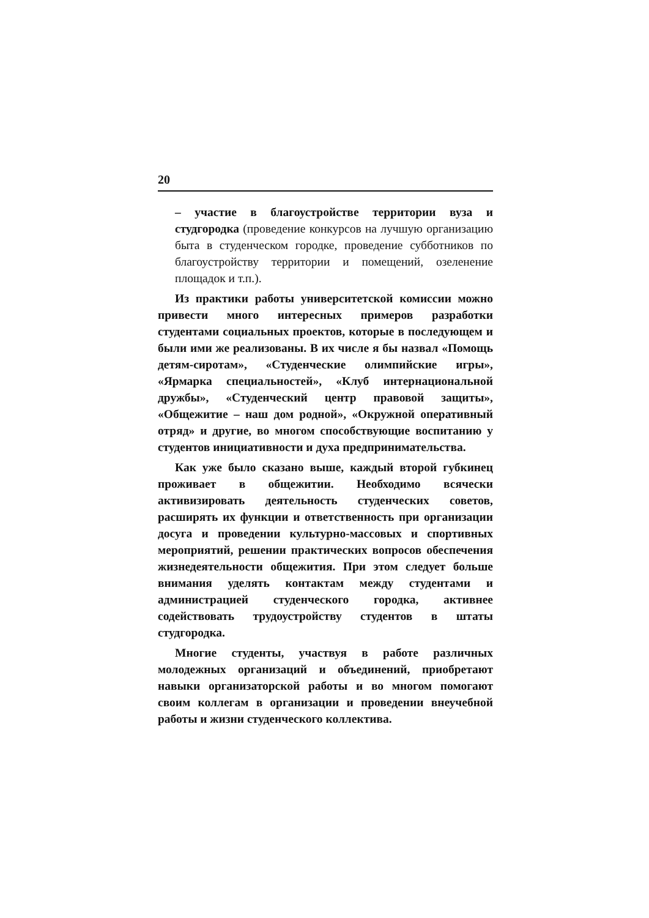20
– участие в благоустройстве территории вуза и студгородка (проведение конкурсов на лучшую организацию быта в студенческом городке, проведение субботников по благоустройству территории и помещений, озеленение площадок и т.п.).
Из практики работы университетской комиссии можно привести много интересных примеров разработки студентами социальных проектов, которые в последующем и были ими же реализованы. В их числе я бы назвал «Помощь детям-сиротам», «Студенческие олимпийские игры», «Ярмарка специальностей», «Клуб интернациональной дружбы», «Студенческий центр правовой защиты», «Общежитие – наш дом родной», «Окружной оперативный отряд» и другие, во многом способствующие воспитанию у студентов инициативности и духа предпринимательства.
Как уже было сказано выше, каждый второй губкинец проживает в общежитии. Необходимо всячески активизировать деятельность студенческих советов, расширять их функции и ответственность при организации досуга и проведении культурно-массовых и спортивных мероприятий, решении практических вопросов обеспечения жизнедеятельности общежития. При этом следует больше внимания уделять контактам между студентами и администрацией студенческого городка, активнее содействовать трудоустройству студентов в штаты студгородка.
Многие студенты, участвуя в работе различных молодежных организаций и объединений, приобретают навыки организаторской работы и во многом помогают своим коллегам в организации и проведении внеучебной работы и жизни студенческого коллектива.